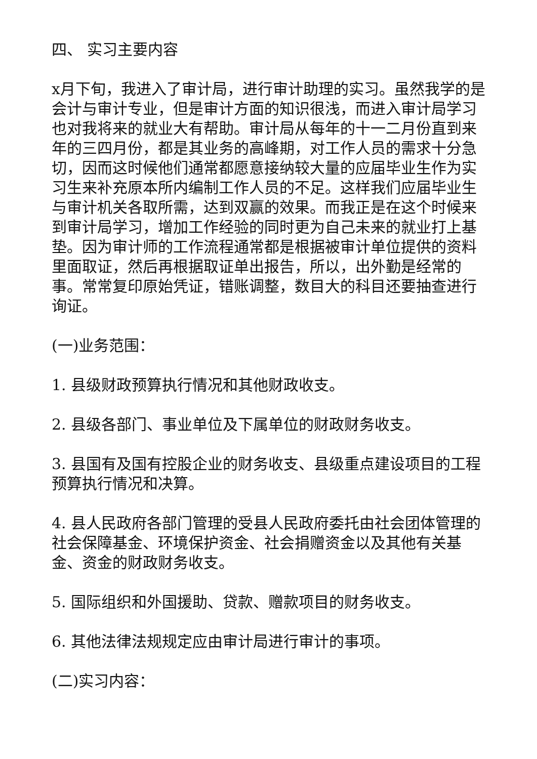四、 实习主要内容
x月下旬，我进入了审计局，进行审计助理的实习。虽然我学的是会计与审计专业，但是审计方面的知识很浅，而进入审计局学习也对我将来的就业大有帮助。审计局从每年的十一二月份直到来年的三四月份，都是其业务的高峰期，对工作人员的需求十分急切，因而这时候他们通常都愿意接纳较大量的应届毕业生作为实习生来补充原本所内编制工作人员的不足。这样我们应届毕业生与审计机关各取所需，达到双赢的效果。而我正是在这个时候来到审计局学习，增加工作经验的同时更为自己未来的就业打上基垫。因为审计师的工作流程通常都是根据被审计单位提供的资料里面取证，然后再根据取证单出报告，所以，出外勤是经常的事。常常复印原始凭证，错账调整，数目大的科目还要抽查进行询证。
(一)业务范围：
1. 县级财政预算执行情况和其他财政收支。
2. 县级各部门、事业单位及下属单位的财政财务收支。
3. 县国有及国有控股企业的财务收支、县级重点建设项目的工程预算执行情况和决算。
4. 县人民政府各部门管理的受县人民政府委托由社会团体管理的社会保障基金、环境保护资金、社会捐赠资金以及其他有关基金、资金的财政财务收支。
5. 国际组织和外国援助、贷款、赠款项目的财务收支。
6. 其他法律法规规定应由审计局进行审计的事项。
(二)实习内容：